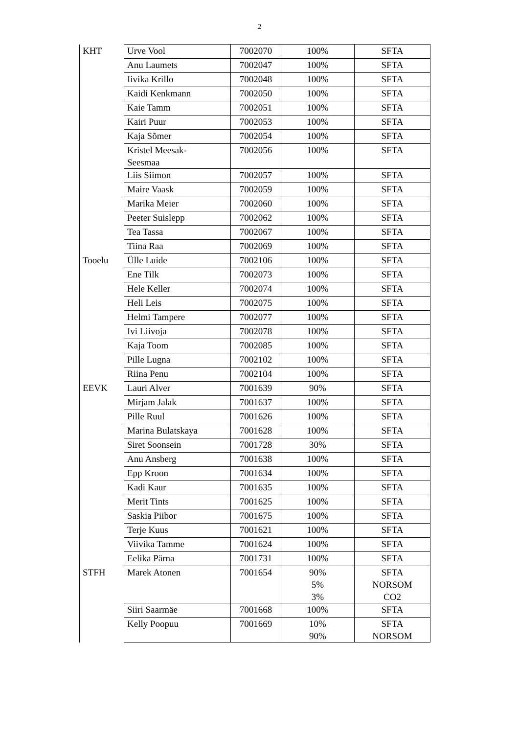2
| KHT | Urve Vool | 7002070 | 100% | SFTA |
| | Anu Laumets | 7002047 | 100% | SFTA |
| | Iivika Krillo | 7002048 | 100% | SFTA |
| | Kaidi Kenkmann | 7002050 | 100% | SFTA |
| | Kaie Tamm | 7002051 | 100% | SFTA |
| | Kairi Puur | 7002053 | 100% | SFTA |
| | Kaja Sõmer | 7002054 | 100% | SFTA |
| | Kristel Meesak- Seesmaa | 7002056 | 100% | SFTA |
| | Liis Siimon | 7002057 | 100% | SFTA |
| | Maire Vaask | 7002059 | 100% | SFTA |
| | Marika Meier | 7002060 | 100% | SFTA |
| | Peeter Suislepp | 7002062 | 100% | SFTA |
| | Tea Tassa | 7002067 | 100% | SFTA |
| | Tiina Raa | 7002069 | 100% | SFTA |
| Tooelu | Ülle Luide | 7002106 | 100% | SFTA |
| | Ene Tilk | 7002073 | 100% | SFTA |
| | Hele Keller | 7002074 | 100% | SFTA |
| | Heli Leis | 7002075 | 100% | SFTA |
| | Helmi Tampere | 7002077 | 100% | SFTA |
| | Ivi Liivoja | 7002078 | 100% | SFTA |
| | Kaja Toom | 7002085 | 100% | SFTA |
| | Pille Lugna | 7002102 | 100% | SFTA |
| | Riina Penu | 7002104 | 100% | SFTA |
| EEVK | Lauri Alver | 7001639 | 90% | SFTA |
| | Mirjam Jalak | 7001637 | 100% | SFTA |
| | Pille Ruul | 7001626 | 100% | SFTA |
| | Marina Bulatskaya | 7001628 | 100% | SFTA |
| | Siret Soonsein | 7001728 | 30% | SFTA |
| | Anu Ansberg | 7001638 | 100% | SFTA |
| | Epp Kroon | 7001634 | 100% | SFTA |
| | Kadi Kaur | 7001635 | 100% | SFTA |
| | Merit Tints | 7001625 | 100% | SFTA |
| | Saskia Piibor | 7001675 | 100% | SFTA |
| | Terje Kuus | 7001621 | 100% | SFTA |
| | Viivika Tamme | 7001624 | 100% | SFTA |
| | Eelika Pärna | 7001731 | 100% | SFTA |
| STFH | Marek Atonen | 7001654 | 90% 5% 3% | SFTA NORSOM CO2 |
| | Siiri Saarmäe | 7001668 | 100% | SFTA |
| | Kelly Poopuu | 7001669 | 10% 90% | SFTA NORSOM |